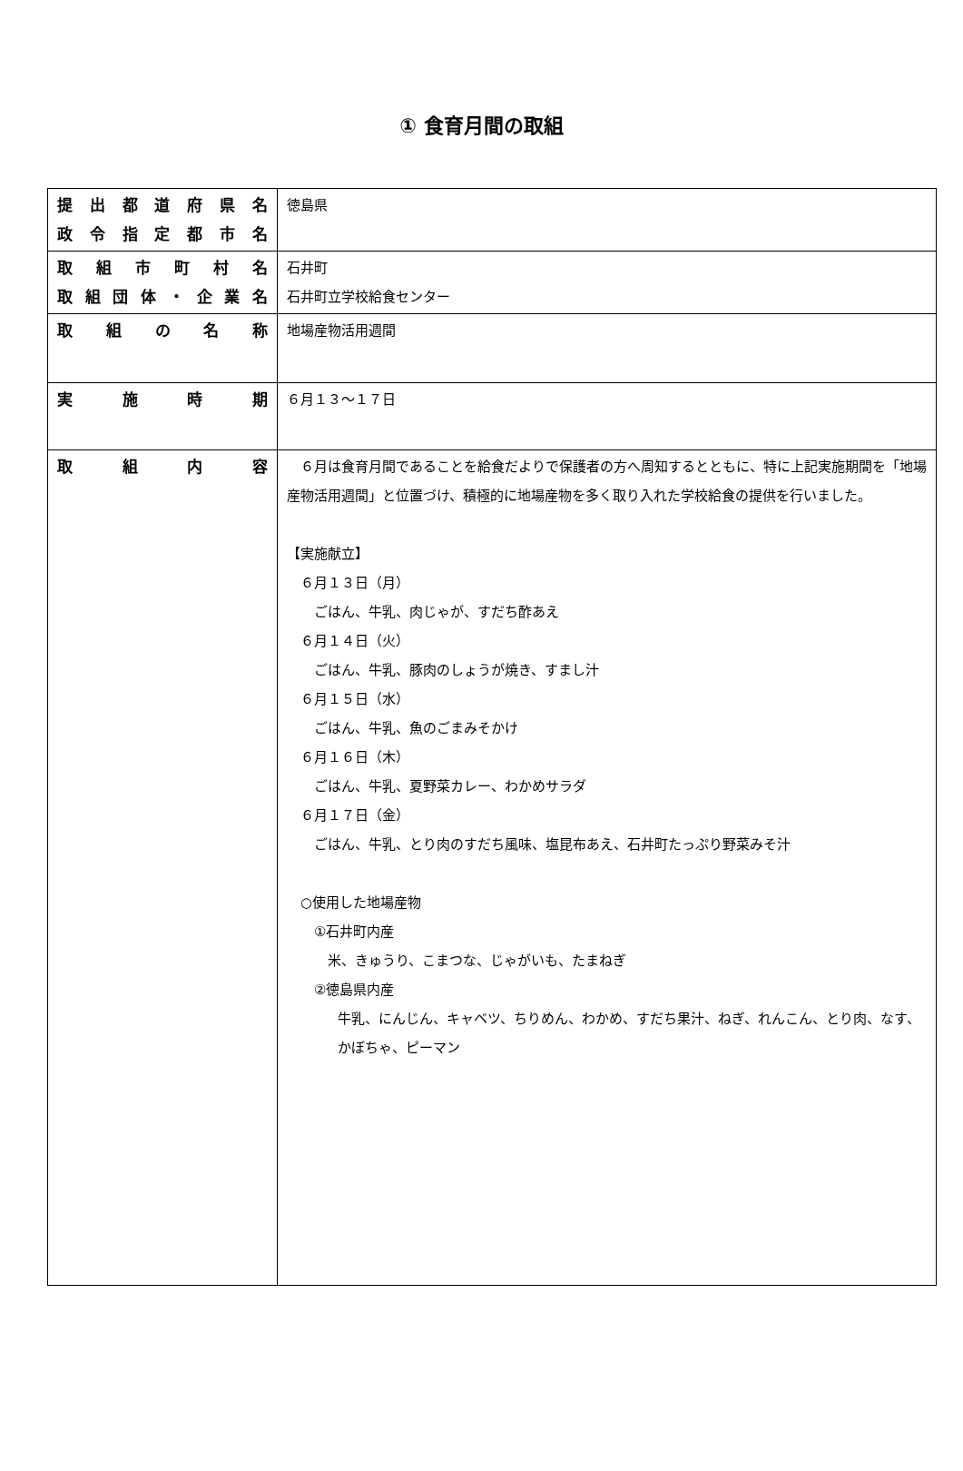① 食育月間の取組
| 提 出 都 道 府 県 名 政 令 指 定 都 市 名 | 徳島県 |
| 取 組 市 町 村 名 取 組 団 体 ・ 企 業 名 | 石井町 石井町立学校給食センター |
| 取 組 の 名 称 | 地場産物活用週間 |
| 実 施 時 期 | ６月１３～１７日 |
| 取 組 内 容 | ６月は食育月間であることを給食だよりで保護者の方へ周知するとともに、特に上記実施期間を「地場産物活用週間」と位置づけ、積極的に地場産物を多く取り入れた学校給食の提供を行いました。 【実施献立】 ６月１３日（月） ごはん、牛乳、肉じゃが、すだち酢あえ ６月１４日（火） ごはん、牛乳、豚肉のしょうが焼き、すまし汁 ６月１５日（水） ごはん、牛乳、魚のごまみそかけ ６月１６日（木） ごはん、牛乳、夏野菜カレー、わかめサラダ ６月１７日（金） ごはん、牛乳、とり肉のすだち風味、塩昆布あえ、石井町たっぷり野菜みそ汁 ○使用した地場産物 ①石井町内産 米、きゅうり、こまつな、じゃがいも、たまねぎ ②徳島県内産 牛乳、にんじん、キャベツ、ちりめん、わかめ、すだち果汁、ねぎ、れんこん、とり肉、なす、かぼちゃ、ピーマン |